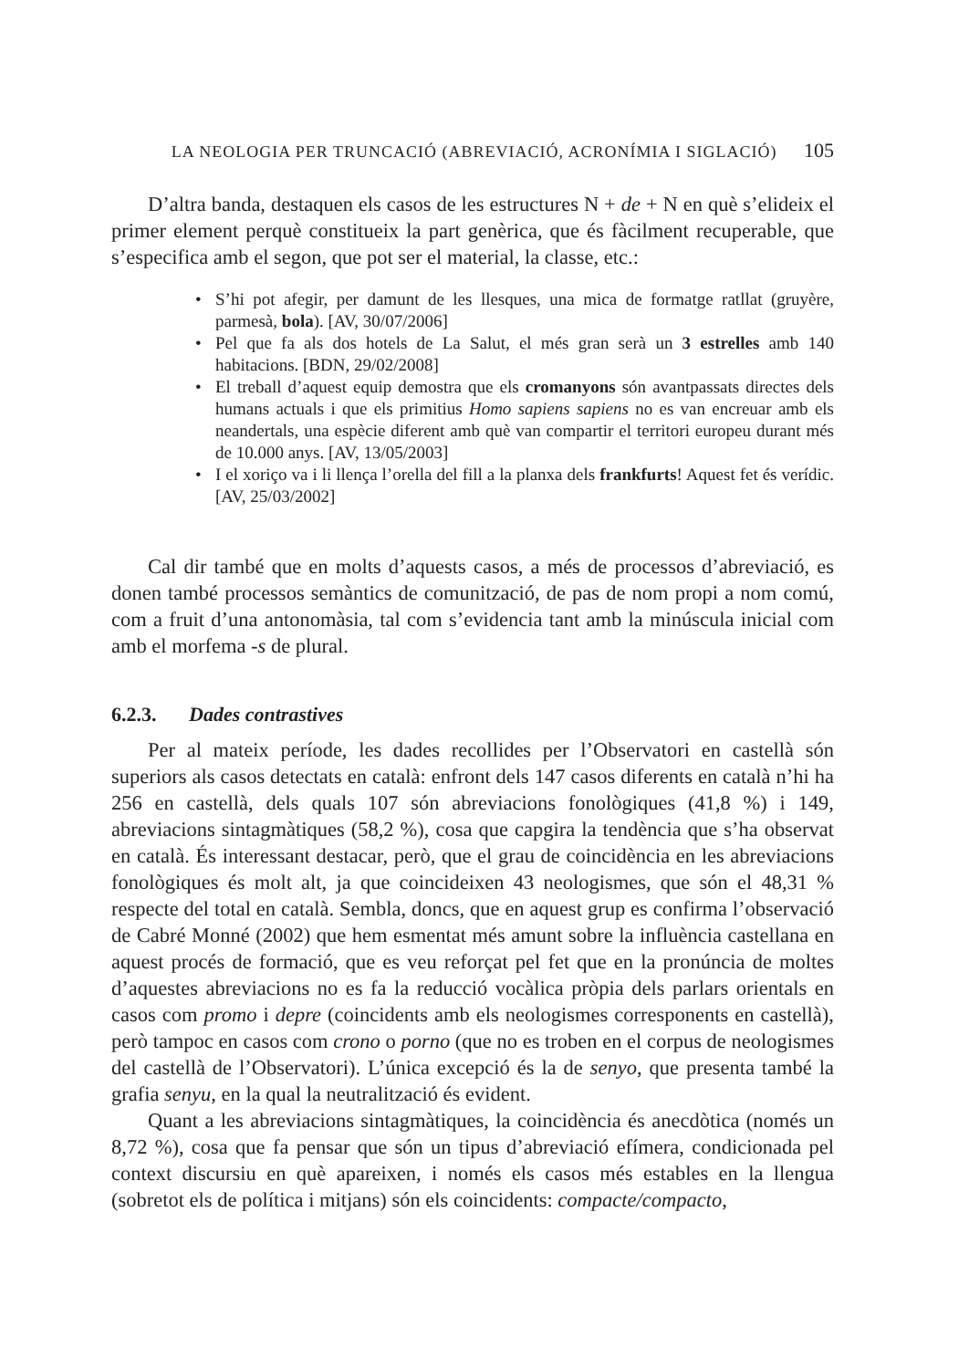LA NEOLOGIA PER TRUNCACIÓ (ABREVIACIÓ, ACRONÍMIA I SIGLACIÓ) 105
D’altra banda, destaquen els casos de les estructures N + de + N en què s’elideix el primer element perquè constitueix la part genèrica, que és fàcilment recuperable, que s’especifica amb el segon, que pot ser el material, la classe, etc.:
• S’hi pot afegir, per damunt de les llesques, una mica de formatge ratllat (gruyère, parmesà, bola). [AV, 30/07/2006]
• Pel que fa als dos hotels de La Salut, el més gran serà un 3 estrelles amb 140 habitacions. [BDN, 29/02/2008]
• El treball d’aquest equip demostra que els cromanyons són avantpassats directes dels humans actuals i que els primitius Homo sapiens sapiens no es van encreuar amb els neandertals, una espècie diferent amb què van compartir el territori europeu durant més de 10.000 anys. [AV, 13/05/2003]
• I el xoriço va i li llença l’orella del fill a la planxa dels frankfurts! Aquest fet és verídic. [AV, 25/03/2002]
Cal dir també que en molts d’aquests casos, a més de processos d’abreviació, es donen també processos semàntics de comunització, de pas de nom propi a nom comú, com a fruit d’una antonomàsia, tal com s’evidencia tant amb la minúscula inicial com amb el morfema -s de plural.
6.2.3. Dades contrastives
Per al mateix període, les dades recollides per l’Observatori en castellà són superiors als casos detectats en català: enfront dels 147 casos diferents en català n’hi ha 256 en castellà, dels quals 107 són abreviacions fonològiques (41,8 %) i 149, abreviacions sintagmàtiques (58,2 %), cosa que capgira la tendència que s’ha observat en català. És interessant destacar, però, que el grau de coincidència en les abreviacions fonològiques és molt alt, ja que coincideixen 43 neologismes, que són el 48,31 % respecte del total en català. Sembla, doncs, que en aquest grup es confirma l’observació de Cabré Monné (2002) que hem esmentat més amunt sobre la influència castellana en aquest procés de formació, que es veu reforçat pel fet que en la pronúncia de moltes d’aquestes abreviacions no es fa la reducció vocàlica pròpia dels parlars orientals en casos com promo i depre (coincidents amb els neologismes corresponents en castellà), però tampoc en casos com crono o porno (que no es troben en el corpus de neologismes del castellà de l’Observatori). L’única excepció és la de senyo, que presenta també la grafia senyu, en la qual la neutralització és evident.
Quant a les abreviacions sintagmàtiques, la coincidència és anecdòtica (només un 8,72 %), cosa que fa pensar que són un tipus d’abreviació efímera, condicionada pel context discursiu en què apareixen, i només els casos més estables en la llengua (sobretot els de política i mitjans) són els coincidents: compacte/compacto,